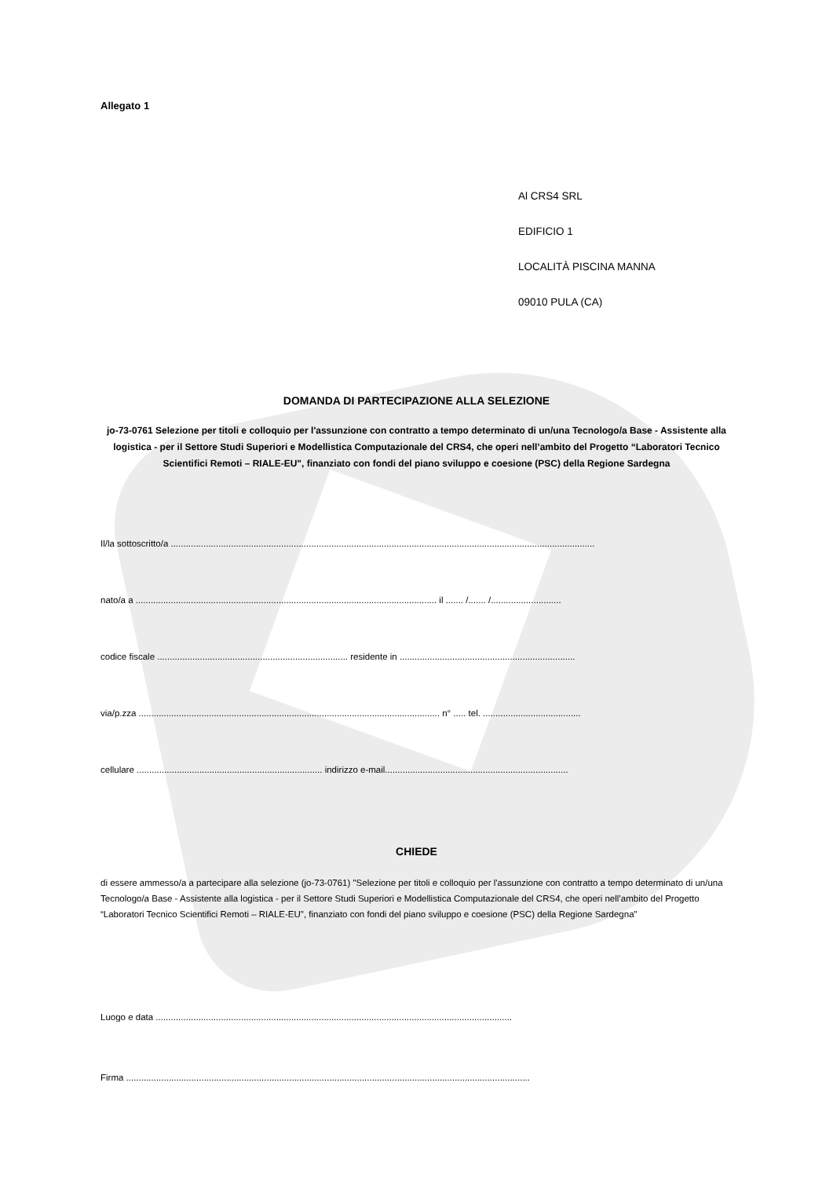Allegato 1
Al CRS4 SRL
EDIFICIO 1
LOCALITÀ PISCINA MANNA
09010 PULA (CA)
DOMANDA DI PARTECIPAZIONE ALLA SELEZIONE
jo-73-0761 Selezione per titoli e colloquio per l'assunzione con contratto a tempo determinato di un/una Tecnologo/a Base - Assistente alla logistica - per il Settore Studi Superiori e Modellistica Computazionale del CRS4, che operi nell’ambito del Progetto “Laboratori Tecnico Scientifici Remoti – RIALE-EU", finanziato con fondi del piano sviluppo e coesione (PSC) della Regione Sardegna
Il/la sottoscritto/a .........................................................................................................................................................................
nato/a a ........................................................................................................................ il ....... /....... /............................
codice fiscale ............................................................................ residente in ......................................................................
via/p.zza ........................................................................................................................ n° ..... tel. .......................................
cellulare .......................................................................... indirizzo e-mail.........................................................................
CHIEDE
di essere ammesso/a a partecipare alla selezione (jo-73-0761) "Selezione per titoli e colloquio per l'assunzione con contratto a tempo determinato di un/una Tecnologo/a Base - Assistente alla logistica - per il Settore Studi Superiori e Modellistica Computazionale del CRS4, che operi nell’ambito del Progetto “Laboratori Tecnico Scientifici Remoti – RIALE-EU", finanziato con fondi del piano sviluppo e coesione (PSC) della Regione Sardegna"
Luogo e data ..............................................................................................................................................
Firma .................................................................................................................................................................